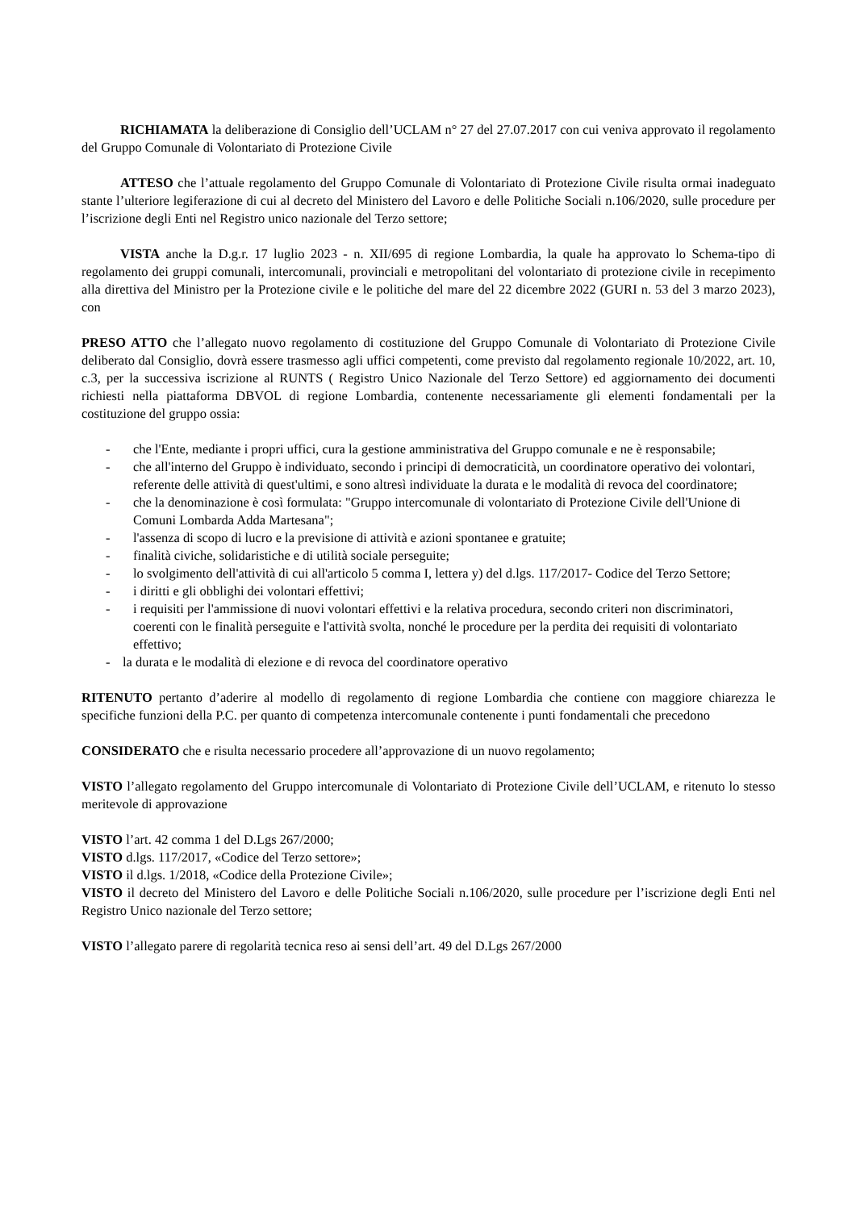RICHIAMATA la deliberazione di Consiglio dell’UCLAM n° 27 del 27.07.2017 con cui veniva approvato il regolamento del Gruppo Comunale di Volontariato di Protezione Civile
ATTESO che l’attuale regolamento del Gruppo Comunale di Volontariato di Protezione Civile risulta ormai inadeguato stante l’ulteriore legiferazione di cui al decreto del Ministero del Lavoro e delle Politiche Sociali n.106/2020, sulle procedure per l’iscrizione degli Enti nel Registro unico nazionale del Terzo settore;
VISTA anche la D.g.r. 17 luglio 2023 - n. XII/695 di regione Lombardia, la quale ha approvato lo Schema-tipo di regolamento dei gruppi comunali, intercomunali, provinciali e metropolitani del volontariato di protezione civile in recepimento alla direttiva del Ministro per la Protezione civile e le politiche del mare del 22 dicembre 2022 (GURI n. 53 del 3 marzo 2023), con
PRESO ATTO che l’allegato nuovo regolamento di costituzione del Gruppo Comunale di Volontariato di Protezione Civile deliberato dal Consiglio, dovrà essere trasmesso agli uffici competenti, come previsto dal regolamento regionale 10/2022, art. 10, c.3, per la successiva iscrizione al RUNTS ( Registro Unico Nazionale del Terzo Settore) ed aggiornamento dei documenti richiesti nella piattaforma DBVOL di regione Lombardia, contenente necessariamente gli elementi fondamentali per la costituzione del gruppo ossia:
- che l'Ente, mediante i propri uffici, cura la gestione amministrativa del Gruppo comunale e ne è responsabile;
- che all'interno del Gruppo è individuato, secondo i principi di democraticità, un coordinatore operativo dei volontari, referente delle attività di quest'ultimi, e sono altresì individuate la durata e le modalità di revoca del coordinatore;
- che la denominazione è così formulata: "Gruppo intercomunale di volontariato di Protezione Civile dell'Unione di Comuni Lombarda Adda Martesana";
- l'assenza di scopo di lucro e la previsione di attività e azioni spontanee e gratuite;
- finalità civiche, solidaristiche e di utilità sociale perseguite;
- lo svolgimento dell'attività di cui all'articolo 5 comma I, lettera y) del d.lgs. 117/2017- Codice del Terzo Settore;
- i diritti e gli obblighi dei volontari effettivi;
- i requisiti per l'ammissione di nuovi volontari effettivi e la relativa procedura, secondo criteri non discriminatori, coerenti con le finalità perseguite e l'attività svolta, nonché le procedure per la perdita dei requisiti di volontariato effettivo;
- la durata e le modalità di elezione e di revoca del coordinatore operativo
RITENUTO pertanto d’aderire al modello di regolamento di regione Lombardia che contiene con maggiore chiarezza le specifiche funzioni della P.C. per quanto di competenza intercomunale contenente i punti fondamentali che precedono
CONSIDERATO che e risulta necessario procedere all’approvazione di un nuovo regolamento;
VISTO l’allegato regolamento del Gruppo intercomunale di Volontariato di Protezione Civile dell’UCLAM, e ritenuto lo stesso meritevole di approvazione
VISTO l’art. 42 comma 1 del D.Lgs 267/2000;
VISTO d.lgs. 117/2017, «Codice del Terzo settore»;
VISTO il d.lgs. 1/2018, «Codice della Protezione Civile»;
VISTO il decreto del Ministero del Lavoro e delle Politiche Sociali n.106/2020, sulle procedure per l’iscrizione degli Enti nel Registro Unico nazionale del Terzo settore;
VISTO l’allegato parere di regolarità tecnica reso ai sensi dell’art. 49 del D.Lgs 267/2000